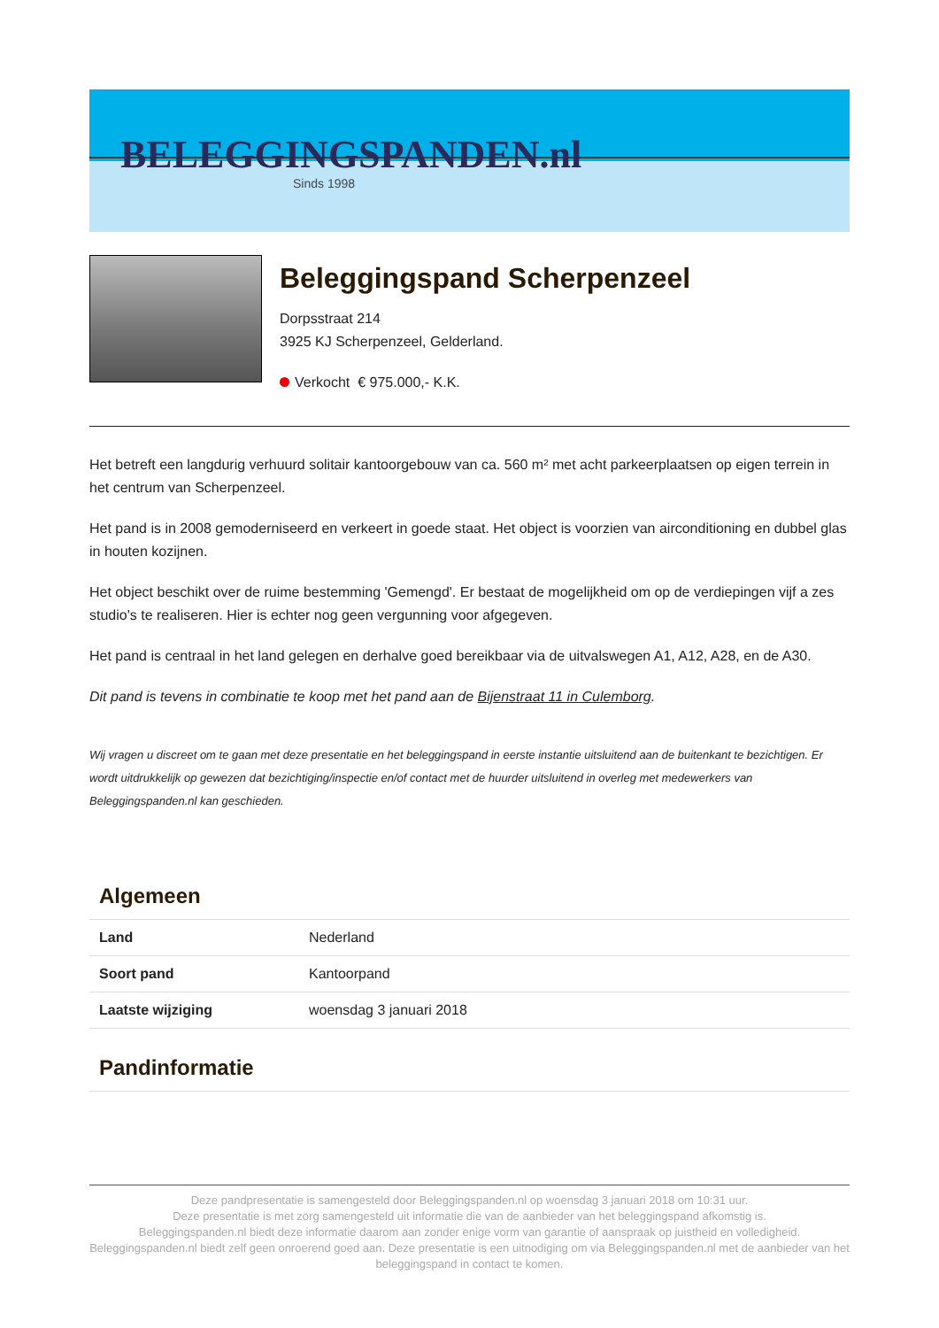BELEGGINGSPANDEN.nl
Sinds 1998
Beleggingspand Scherpenzeel
Dorpsstraat 214
3925 KJ Scherpenzeel, Gelderland.
Verkocht € 975.000,- K.K.
Het betreft een langdurig verhuurd solitair kantoorgebouw van ca. 560 m² met acht parkeerplaatsen op eigen terrein in het centrum van Scherpenzeel.
Het pand is in 2008 gemoderniseerd en verkeert in goede staat. Het object is voorzien van airconditioning en dubbel glas in houten kozijnen.
Het object beschikt over de ruime bestemming 'Gemengd'. Er bestaat de mogelijkheid om op de verdiepingen vijf a zes studio's te realiseren. Hier is echter nog geen vergunning voor afgegeven.
Het pand is centraal in het land gelegen en derhalve goed bereikbaar via de uitvalswegen A1, A12, A28, en de A30.
Dit pand is tevens in combinatie te koop met het pand aan de Bijenstraat 11 in Culemborg.
Wij vragen u discreet om te gaan met deze presentatie en het beleggingspand in eerste instantie uitsluitend aan de buitenkant te bezichtigen. Er wordt uitdrukkelijk op gewezen dat bezichtiging/inspectie en/of contact met de huurder uitsluitend in overleg met medewerkers van Beleggingspanden.nl kan geschieden.
Algemeen
| Land | Nederland |
| Soort pand | Kantoorpand |
| Laatste wijziging | woensdag 3 januari 2018 |
Pandinformatie
Deze pandpresentatie is samengesteld door Beleggingspanden.nl op woensdag 3 januari 2018 om 10:31 uur.
Deze presentatie is met zorg samengesteld uit informatie die van de aanbieder van het beleggingspand afkomstig is.
Beleggingspanden.nl biedt deze informatie daarom aan zonder enige vorm van garantie of aanspraak op juistheid en volledigheid.
Beleggingspanden.nl biedt zelf geen onroerend goed aan. Deze presentatie is een uitnodiging om via Beleggingspanden.nl met de aanbieder van het beleggingspand in contact te komen.